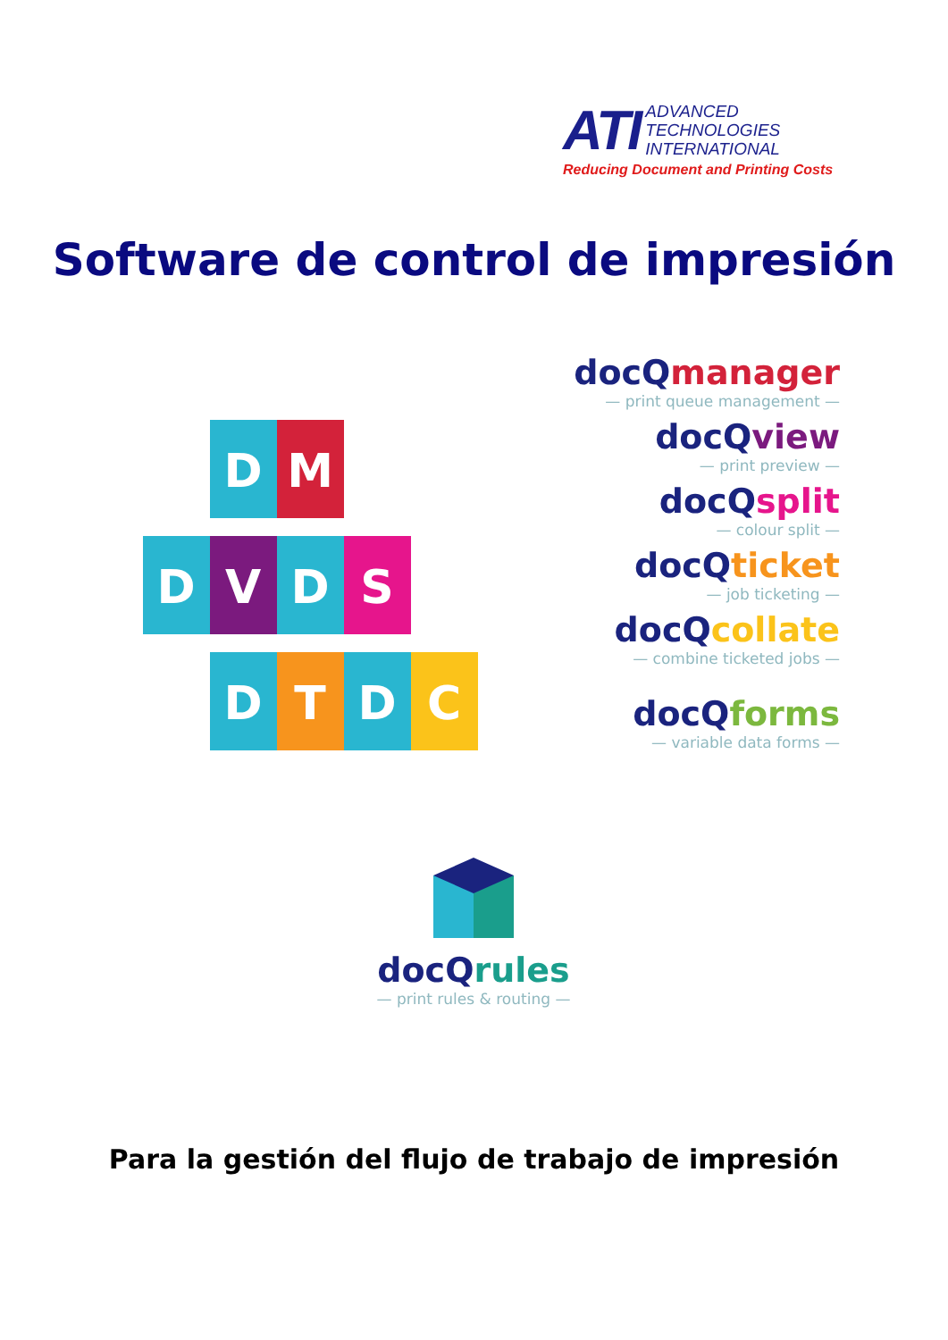ATI ADVANCED
TECHNOLOGIES
INTERNATIONAL
Reducing Document and Printing Costs
Software de control de impresión
D
M
D
V
D
S
D
T
D
C
docQmanager
— print queue management —
docQview
— print preview —
docQsplit
— colour split —
docQticket
— job ticketing —
docQcollate
— combine ticketed jobs —
docQforms
— variable data forms —
docQrules
— print rules & routing —
Para la gestión del flujo de trabajo de impresión